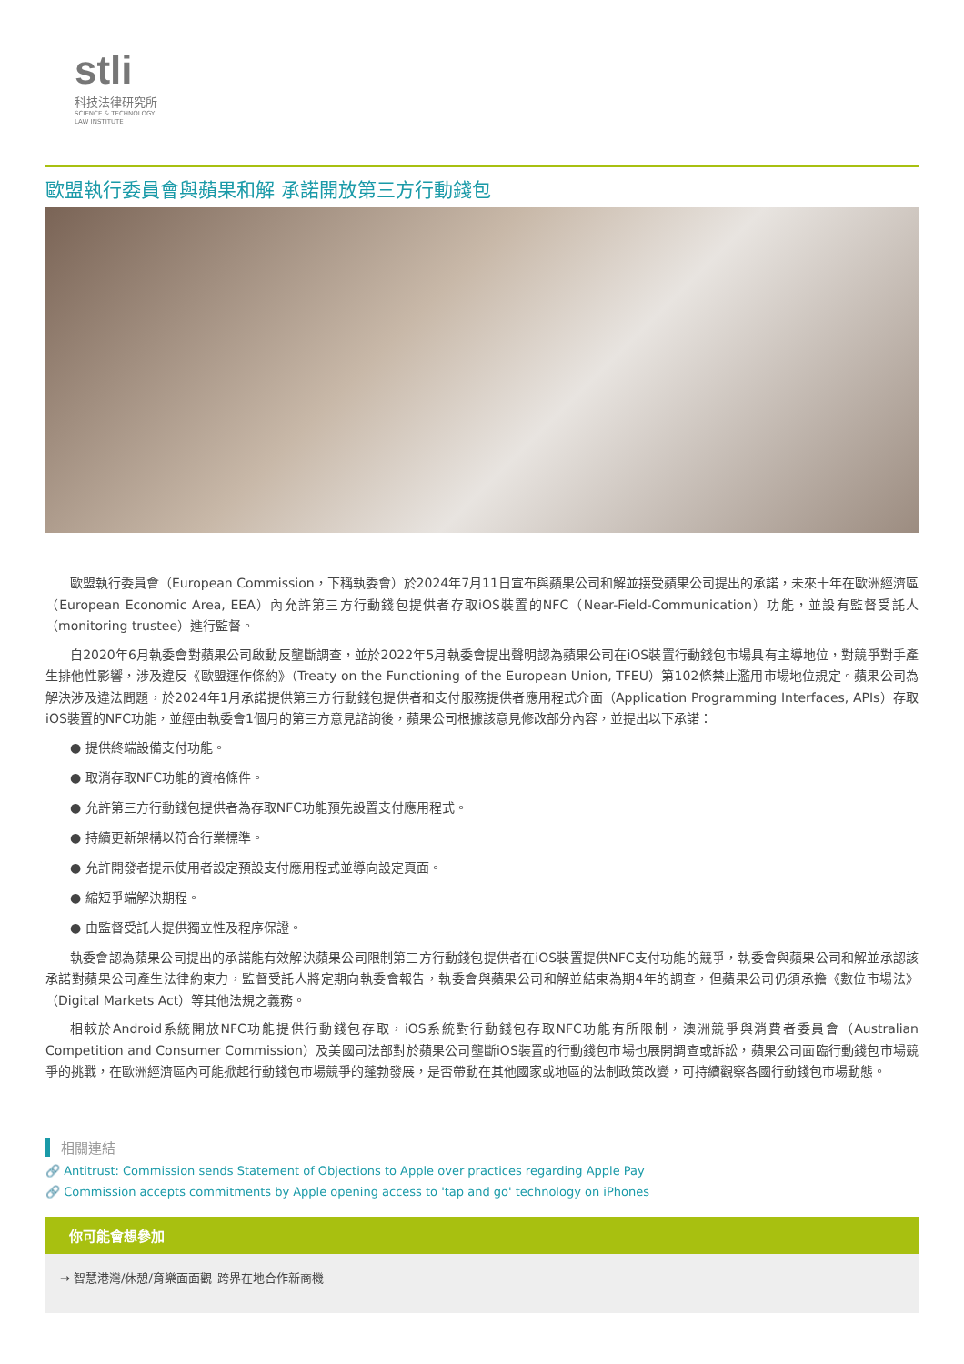stli
科技法律研究所
SCIENCE & TECHNOLOGY
LAW INSTITUTE
歐盟執行委員會與蘋果和解 承諾開放第三方行動錢包
歐盟執行委員會（European Commission，下稱執委會）於2024年7月11日宣布與蘋果公司和解並接受蘋果公司提出的承諾，未來十年在歐洲經濟區（European Economic Area, EEA）內允許第三方行動錢包提供者存取iOS裝置的NFC（Near-Field-Communication）功能，並設有監督受託人（monitoring trustee）進行監督。
自2020年6月執委會對蘋果公司啟動反壟斷調查，並於2022年5月執委會提出聲明認為蘋果公司在iOS裝置行動錢包市場具有主導地位，對競爭對手產生排他性影響，涉及違反《歐盟運作條約》（Treaty on the Functioning of the European Union, TFEU）第102條禁止濫用市場地位規定。蘋果公司為解決涉及違法問題，於2024年1月承諾提供第三方行動錢包提供者和支付服務提供者應用程式介面（Application Programming Interfaces, APIs）存取iOS裝置的NFC功能，並經由執委會1個月的第三方意見諮詢後，蘋果公司根據該意見修改部分內容，並提出以下承諾：
● 提供終端設備支付功能。
● 取消存取NFC功能的資格條件。
● 允許第三方行動錢包提供者為存取NFC功能預先設置支付應用程式。
● 持續更新架構以符合行業標準。
● 允許開發者提示使用者設定預設支付應用程式並導向設定頁面。
● 縮短爭端解決期程。
● 由監督受託人提供獨立性及程序保證。
執委會認為蘋果公司提出的承諾能有效解決蘋果公司限制第三方行動錢包提供者在iOS裝置提供NFC支付功能的競爭，執委會與蘋果公司和解並承認該承諾對蘋果公司產生法律約束力，監督受託人將定期向執委會報告，執委會與蘋果公司和解並結束為期4年的調查，但蘋果公司仍須承擔《數位市場法》（Digital Markets Act）等其他法規之義務。
相較於Android系統開放NFC功能提供行動錢包存取，iOS系統對行動錢包存取NFC功能有所限制，澳洲競爭與消費者委員會（Australian Competition and Consumer Commission）及美國司法部對於蘋果公司壟斷iOS裝置的行動錢包市場也展開調查或訴訟，蘋果公司面臨行動錢包市場競爭的挑戰，在歐洲經濟區內可能掀起行動錢包市場競爭的蓬勃發展，是否帶動在其他國家或地區的法制政策改變，可持續觀察各國行動錢包市場動態。
相關連結
🔗 Antitrust: Commission sends Statement of Objections to Apple over practices regarding Apple Pay
🔗 Commission accepts commitments by Apple opening access to 'tap and go' technology on iPhones
你可能會想參加
→ 智慧港灣/休憩/育樂面面觀–跨界在地合作新商機